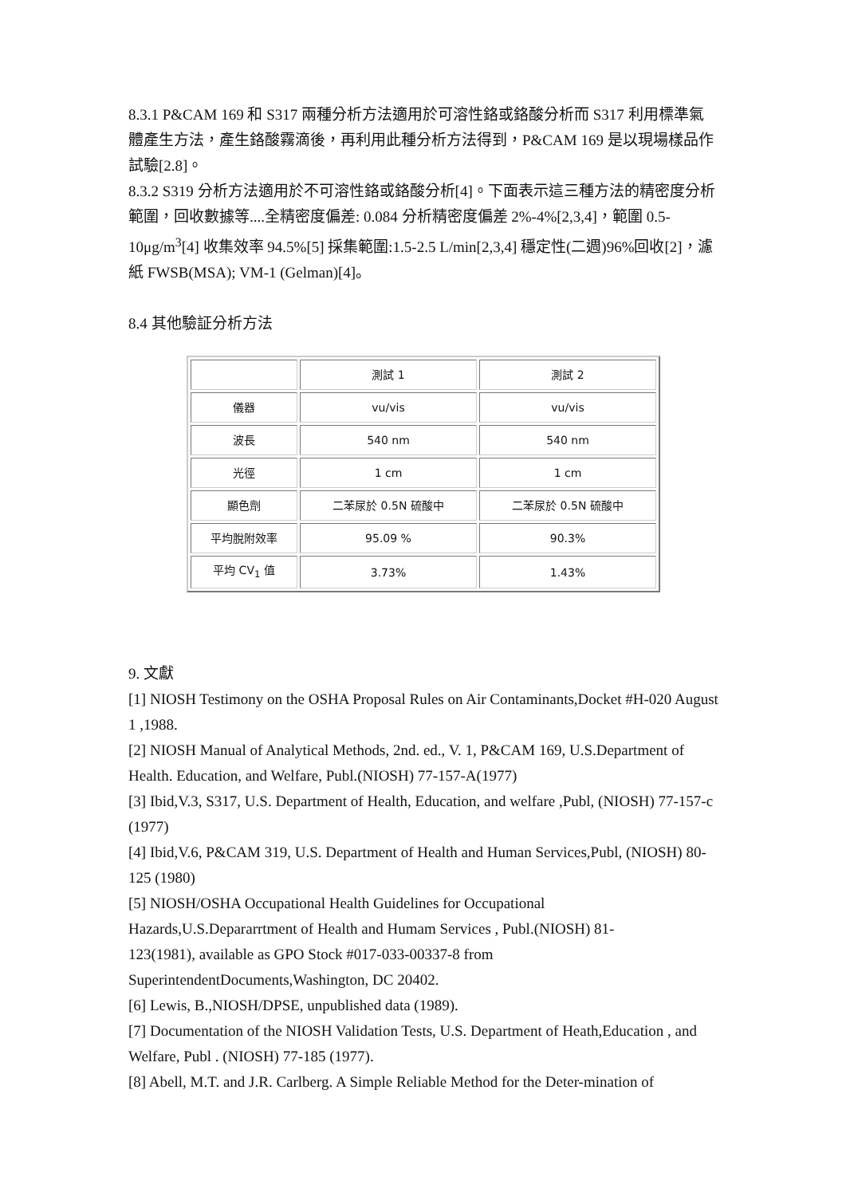8.3.1 P&CAM 169 和 S317 兩種分析方法適用於可溶性鉻或鉻酸分析而 S317 利用標準氣體產生方法，產生鉻酸霧滴後，再利用此種分析方法得到，P&CAM 169 是以現場樣品作試驗[2.8]。
8.3.2 S319 分析方法適用於不可溶性鉻或鉻酸分析[4]。下面表示這三種方法的精密度分析範圍，回收數據等....全精密度偏差: 0.084 分析精密度偏差 2%-4%[2,3,4]，範圍 0.5-10μg/m<sup>3</sup>[4] 收集效率 94.5%[5] 採集範圍:1.5-2.5 L/min[2,3,4] 穩定性(二週)96%回收[2]，濾紙 FWSB(MSA); VM-1 (Gelman)[4]。
8.4 其他驗証分析方法
| | 測試 1 | 測試 2 |
| 儀器 | vu/vis | vu/vis |
| 波長 | 540 nm | 540 nm |
| 光徑 | 1 cm | 1 cm |
| 顯色劑 | 二苯尿於 0.5N 硫酸中 | 二苯尿於 0.5N 硫酸中 |
| 平均脫附效率 | 95.09 % | 90.3% |
| 平均 CV<sub>1</sub> 值 | 3.73% | 1.43% |
9. 文獻
[1] NIOSH Testimony on the OSHA Proposal Rules on Air Contaminants,Docket #H-020 August 1 ,1988.
[2] NIOSH Manual of Analytical Methods, 2nd. ed., V. 1, P&CAM 169, U.S.Department of Health. Education, and Welfare, Publ.(NIOSH) 77-157-A(1977)
[3] Ibid,V.3, S317, U.S. Department of Health, Education, and welfare ,Publ, (NIOSH) 77-157-c (1977)
[4] Ibid,V.6, P&CAM 319, U.S. Department of Health and Human Services,Publ, (NIOSH) 80-125 (1980)
[5] NIOSH/OSHA Occupational Health Guidelines for Occupational
Hazards,U.S.Depararrtment of Health and Humam Services , Publ.(NIOSH) 81-
123(1981), available as GPO Stock #017-033-00337-8 from
SuperintendentDocuments,Washington, DC 20402.
[6] Lewis, B.,NIOSH/DPSE, unpublished data (1989).
[7] Documentation of the NIOSH Validation Tests, U.S. Department of Heath,Education , and Welfare, Publ . (NIOSH) 77-185 (1977).
[8] Abell, M.T. and J.R. Carlberg. A Simple Reliable Method for the Deter-mination of